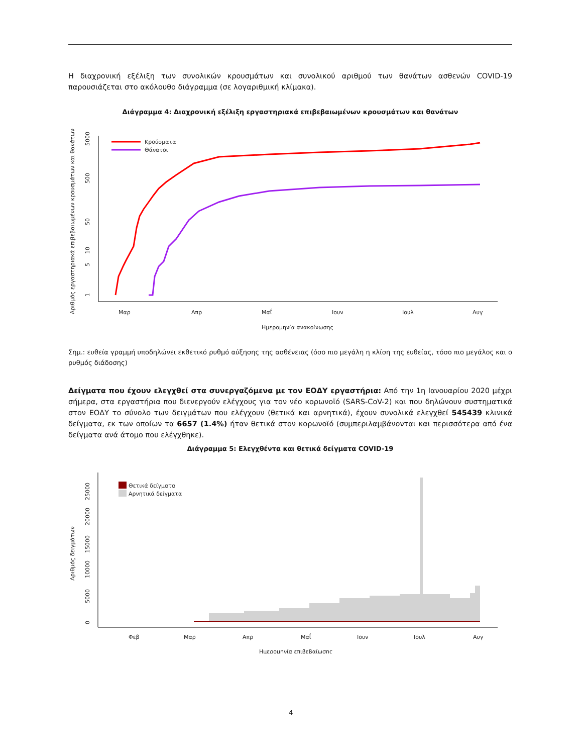Η διαχρονική εξέλιξη των συνολικών κρουσμάτων και συνολικού αριθμού των θανάτων ασθενών COVID-19 παρουσιάζεται στο ακόλουθο διάγραμμα (σε λογαριθμική κλίμακα).
Διάγραμμα 4: Διαχρονική εξέλιξη εργαστηριακά επιβεβαιωμένων κρουσμάτων και θανάτων
Αριθμός εργαστηριακά επιβεβαιωμένων κρουσμάτων και θανάτων
1
5
10
50
500
5000
Μαρ
Απρ
Μαΐ
Ιουν
Ιουλ
Αυγ
Ημερομηνία ανακοίνωσης
Κρούσματα
Θάνατοι
Σημ.: ευθεία γραμμή υποδηλώνει εκθετικό ρυθμό αύξησης της ασθένειας (όσο πιο μεγάλη η κλίση της ευθείας, τόσο πιο μεγάλος και ο ρυθμός διάδοσης)
Δείγματα που έχουν ελεγχθεί στα συνεργαζόμενα με τον ΕΟΔΥ εργαστήρια: Από την 1η Ιανουαρίου 2020 μέχρι σήμερα, στα εργαστήρια που διενεργούν ελέγχους για τον νέο κορωνοϊό (SARS-CoV-2) και που δηλώνουν συστηματικά στον ΕΟΔΥ το σύνολο των δειγμάτων που ελέγχουν (θετικά και αρνητικά), έχουν συνολικά ελεγχθεί 545439 κλινικά δείγματα, εκ των οποίων τα 6657 (1.4%) ήταν θετικά στον κορωνοϊό (συμπεριλαμβάνονται και περισσότερα από ένα δείγματα ανά άτομο που ελέγχθηκε).
Διάγραμμα 5: Ελεγχθέντα και θετικά δείγματα COVID-19
Αριθμός δειγμάτων
0
5000
10000
15000
20000
25000
Θετικά δείγματα
Αρνητικά δείγματα
Φεβ
Μαρ
Απρ
Μαΐ
Ιουν
Ιουλ
Αυγ
Ημερομηνία επιβεβαίωσης
4